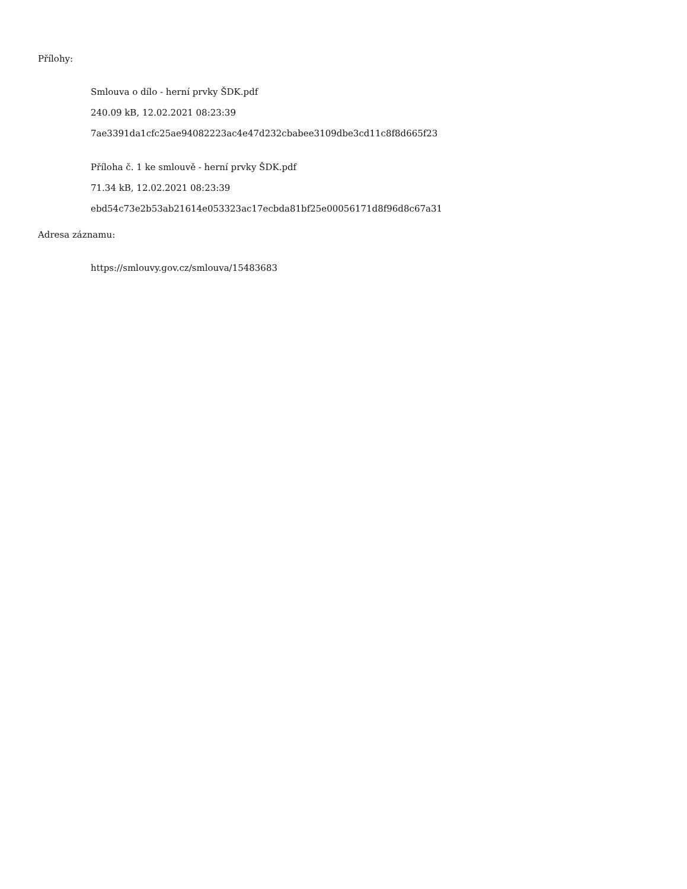Přílohy:
Smlouva o dílo - herní prvky ŠDK.pdf
240.09 kB, 12.02.2021 08:23:39
7ae3391da1cfc25ae94082223ac4e47d232cbabee3109dbe3cd11c8f8d665f23
Příloha č. 1 ke smlouvě - herní prvky ŠDK.pdf
71.34 kB, 12.02.2021 08:23:39
ebd54c73e2b53ab21614e053323ac17ecbda81bf25e00056171d8f96d8c67a31
Adresa záznamu:
https://smlouvy.gov.cz/smlouva/15483683